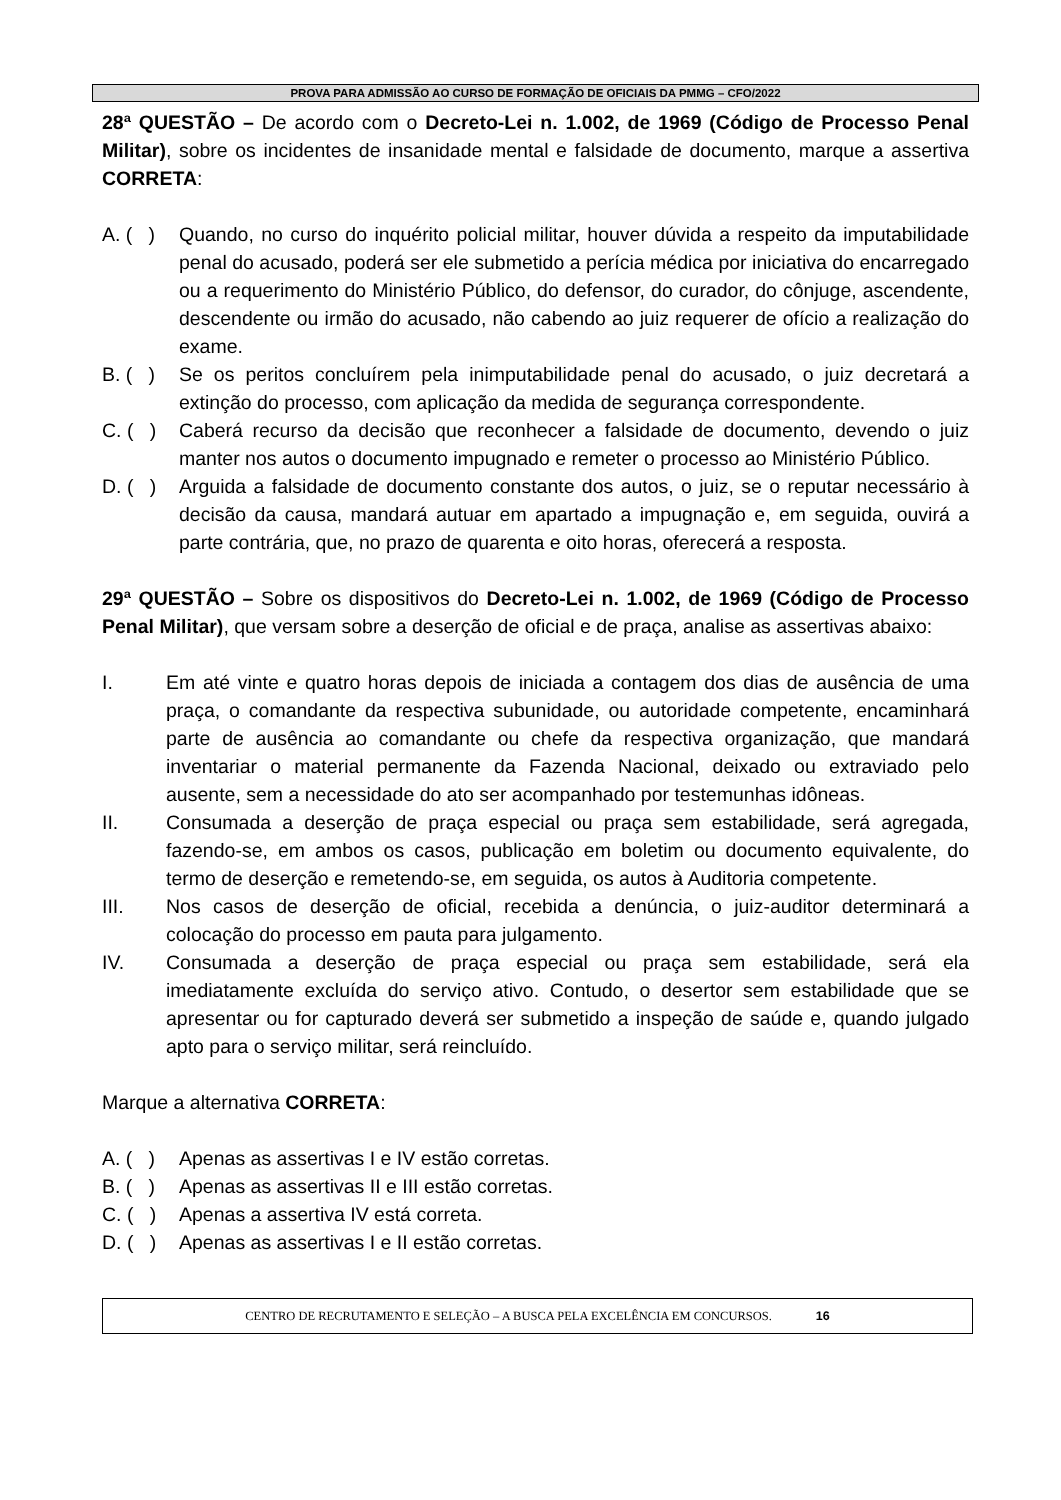PROVA PARA ADMISSÃO AO CURSO DE FORMAÇÃO DE OFICIAIS DA PMMG – CFO/2022
28ª QUESTÃO – De acordo com o Decreto-Lei n. 1.002, de 1969 (Código de Processo Penal Militar), sobre os incidentes de insanidade mental e falsidade de documento, marque a assertiva CORRETA:
A. ( ) Quando, no curso do inquérito policial militar, houver dúvida a respeito da imputabilidade penal do acusado, poderá ser ele submetido a perícia médica por iniciativa do encarregado ou a requerimento do Ministério Público, do defensor, do curador, do cônjuge, ascendente, descendente ou irmão do acusado, não cabendo ao juiz requerer de ofício a realização do exame.
B. ( ) Se os peritos concluírem pela inimputabilidade penal do acusado, o juiz decretará a extinção do processo, com aplicação da medida de segurança correspondente.
C. ( ) Caberá recurso da decisão que reconhecer a falsidade de documento, devendo o juiz manter nos autos o documento impugnado e remeter o processo ao Ministério Público.
D. ( ) Arguida a falsidade de documento constante dos autos, o juiz, se o reputar necessário à decisão da causa, mandará autuar em apartado a impugnação e, em seguida, ouvirá a parte contrária, que, no prazo de quarenta e oito horas, oferecerá a resposta.
29ª QUESTÃO – Sobre os dispositivos do Decreto-Lei n. 1.002, de 1969 (Código de Processo Penal Militar), que versam sobre a deserção de oficial e de praça, analise as assertivas abaixo:
I. Em até vinte e quatro horas depois de iniciada a contagem dos dias de ausência de uma praça, o comandante da respectiva subunidade, ou autoridade competente, encaminhará parte de ausência ao comandante ou chefe da respectiva organização, que mandará inventariar o material permanente da Fazenda Nacional, deixado ou extraviado pelo ausente, sem a necessidade do ato ser acompanhado por testemunhas idôneas.
II. Consumada a deserção de praça especial ou praça sem estabilidade, será agregada, fazendo-se, em ambos os casos, publicação em boletim ou documento equivalente, do termo de deserção e remetendo-se, em seguida, os autos à Auditoria competente.
III. Nos casos de deserção de oficial, recebida a denúncia, o juiz-auditor determinará a colocação do processo em pauta para julgamento.
IV. Consumada a deserção de praça especial ou praça sem estabilidade, será ela imediatamente excluída do serviço ativo. Contudo, o desertor sem estabilidade que se apresentar ou for capturado deverá ser submetido a inspeção de saúde e, quando julgado apto para o serviço militar, será reincluído.
Marque a alternativa CORRETA:
A. ( ) Apenas as assertivas I e IV estão corretas.
B. ( ) Apenas as assertivas II e III estão corretas.
C. ( ) Apenas a assertiva IV está correta.
D. ( ) Apenas as assertivas I e II estão corretas.
CENTRO DE RECRUTAMENTO E SELEÇÃO – A BUSCA PELA EXCELÊNCIA EM CONCURSOS. 16